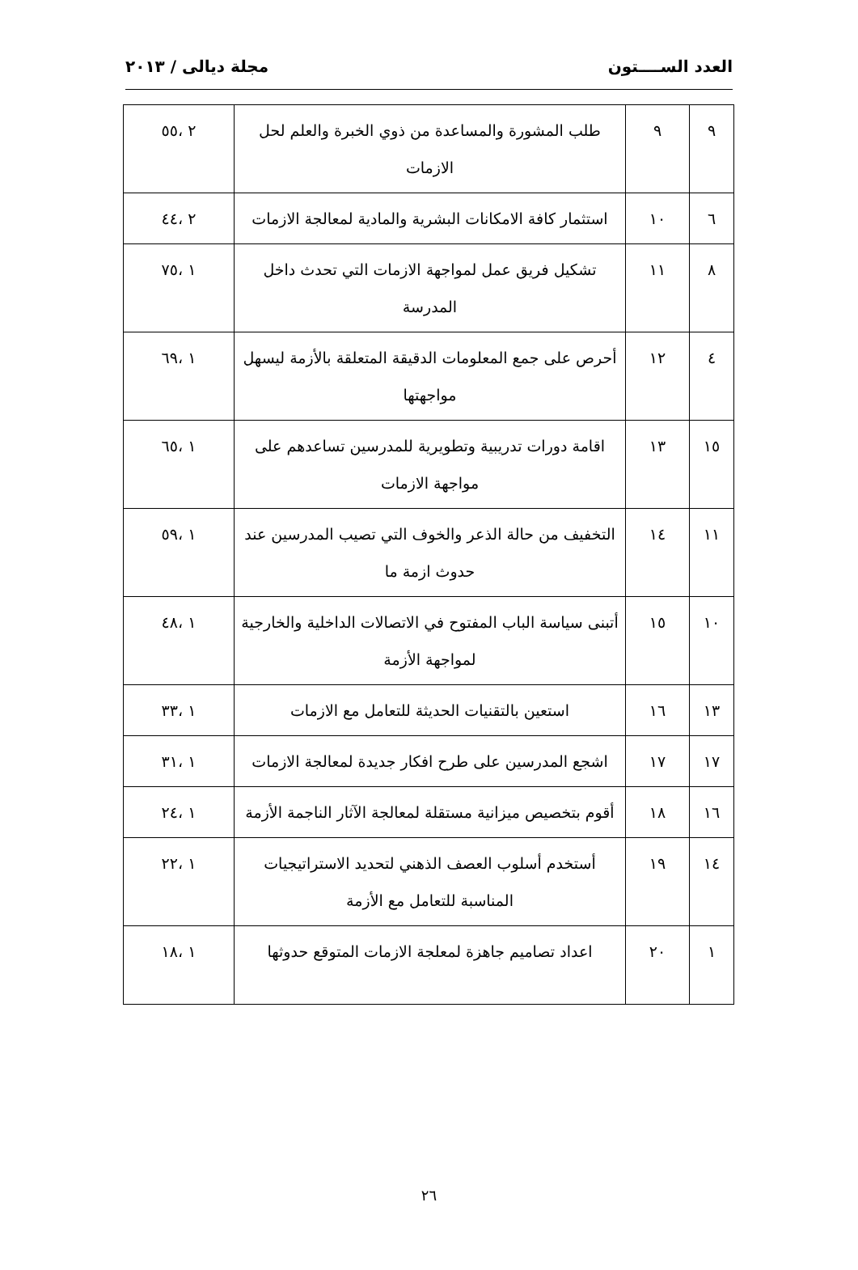العدد الســــتون مجلة ديالى / ٢٠١٣
| ٩ | ٩ | طلب المشورة والمساعدة من ذوي الخبرة والعلم لحل الازمات | ٢ ،٥٥ |
| ٦ | ١٠ | استثمار كافة الامكانات البشرية والمادية لمعالجة الازمات | ٢ ،٤٤ |
| ٨ | ١١ | تشكيل فريق عمل لمواجهة الازمات التي تحدث داخل المدرسة | ١ ،٧٥ |
| ٤ | ١٢ | أحرص على جمع المعلومات الدقيقة المتعلقة بالأزمة ليسهل مواجهتها | ١ ،٦٩ |
| ١٥ | ١٣ | اقامة دورات تدريبية وتطويرية للمدرسين تساعدهم على مواجهة الازمات | ١ ،٦٥ |
| ١١ | ١٤ | التخفيف من حالة الذعر والخوف التي تصيب المدرسين عند حدوث ازمة ما | ١ ،٥٩ |
| ١٠ | ١٥ | أتبنى سياسة الباب المفتوح في الاتصالات الداخلية والخارجية لمواجهة الأزمة | ١ ،٤٨ |
| ١٣ | ١٦ | استعين بالتقنيات الحديثة للتعامل مع الازمات | ١ ،٣٣ |
| ١٧ | ١٧ | اشجع المدرسين على طرح افكار جديدة لمعالجة الازمات | ١ ،٣١ |
| ١٦ | ١٨ | أقوم بتخصيص ميزانية مستقلة لمعالجة الآثار الناجمة الأزمة | ١ ،٢٤ |
| ١٤ | ١٩ | أستخدم أسلوب العصف الذهني لتحديد الاستراتيجيات المناسبة للتعامل مع الأزمة | ١ ،٢٢ |
| ١ | ٢٠ | اعداد تصاميم جاهزة لمعلجة الازمات المتوقع حدوثها | ١ ،١٨ |
٢٦